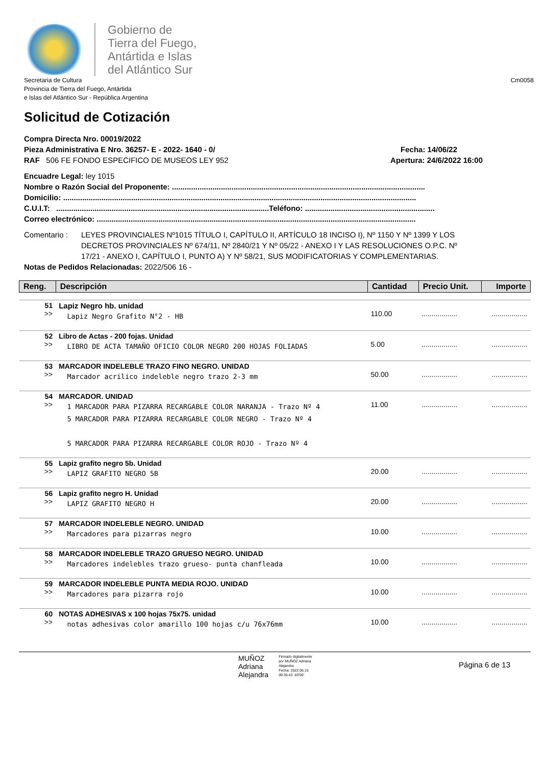Gobierno de
Tierra del Fuego,
Antártida e Islas
del Atlántico Sur
Secretaria de Cultura
Provincia de Tierra del Fuego, Antártida
e Islas del Atlántico Sur - República Argentina
Cm0058
Solicitud de Cotización
Compra Directa Nro. 00019/2022
Pieza Administrativa E Nro. 36257- E - 2022- 1640 - 0/ Fecha: 14/06/22
RAF 506 FE FONDO ESPECIFICO DE MUSEOS LEY 952 Apertura: 24/6/2022 16:00
Encuadre Legal: ley 1015
Nombre o Razón Social del Proponente: .......................................................................................................................
Domicilio: ......................................................................................................................................................................
C.U.I.T: ....................................................................................................Teléfono: .............................................................
Correo electrónico: ......................................................................................................................................................
Comentario : LEYES PROVINCIALES Nº1015 TÍTULO I, CAPÍTULO II, ARTÍCULO 18 INCISO I), Nº 1150 Y Nº 1399 Y LOS DECRETOS PROVINCIALES Nº 674/11, Nº 2840/21 Y Nº 05/22 - ANEXO I Y LAS RESOLUCIONES O.P.C. Nº 17/21 - ANEXO I, CAPÍTULO I, PUNTO A) Y Nº 58/21, SUS MODIFICATORIAS Y COMPLEMENTARIAS.
Notas de Pedidos Relacionadas: 2022/506 16 -
| Reng. | Descripción | Cantidad | Precio Unit. | Importe |
| --- | --- | --- | --- | --- |
| 51 >> | Lapiz Negro hb. unidad Lapiz Negro Grafito N°2 - HB | 110.00 | .................. | .................. |
| 52 >> | Libro de Actas - 200 fojas. Unidad LIBRO DE ACTA TAMAÑO OFICIO COLOR NEGRO 200 HOJAS FOLIADAS | 5.00 | .................. | .................. |
| 53 >> | MARCADOR INDELEBLE TRAZO FINO NEGRO. UNIDAD Marcador acrilico indeleble negro trazo 2-3 mm | 50.00 | .................. | .................. |
| 54 >> | MARCADOR. UNIDAD 1 MARCADOR PARA PIZARRA RECARGABLE COLOR NARANJA - Trazo Nº 4 5 MARCADOR PARA PIZARRA RECARGABLE COLOR NEGRO - Trazo Nº 4 5 MARCADOR PARA PIZARRA RECARGABLE COLOR ROJO - Trazo Nº 4 | 11.00 | .................. | .................. |
| 55 >> | Lapiz grafito negro 5b. Unidad LAPIZ GRAFITO NEGRO 5B | 20.00 | .................. | .................. |
| 56 >> | Lapiz grafito negro H. Unidad LAPIZ GRAFITO NEGRO H | 20.00 | .................. | .................. |
| 57 >> | MARCADOR INDELEBLE NEGRO. UNIDAD Marcadores para pizarras negro | 10.00 | .................. | .................. |
| 58 >> | MARCADOR INDELEBLE TRAZO GRUESO NEGRO. UNIDAD Marcadores indelebles trazo grueso- punta chanfleada | 10.00 | .................. | .................. |
| 59 >> | MARCADOR INDELEBLE PUNTA MEDIA ROJO. UNIDAD Marcadores para pizarra rojo | 10.00 | .................. | .................. |
| 60 >> | NOTAS ADHESIVAS x 100 hojas 75x75. unidad notas adhesivas color amarillo 100 hojas c/u 76x76mm | 10.00 | .................. | .................. |
MUÑOZ
Adriana
Alejandra
Firmado digitalmente
por MUÑOZ Adriana
Alejandra
Fecha: 2022.06.15
09:35:43 -03'00'
Página 6 de 13